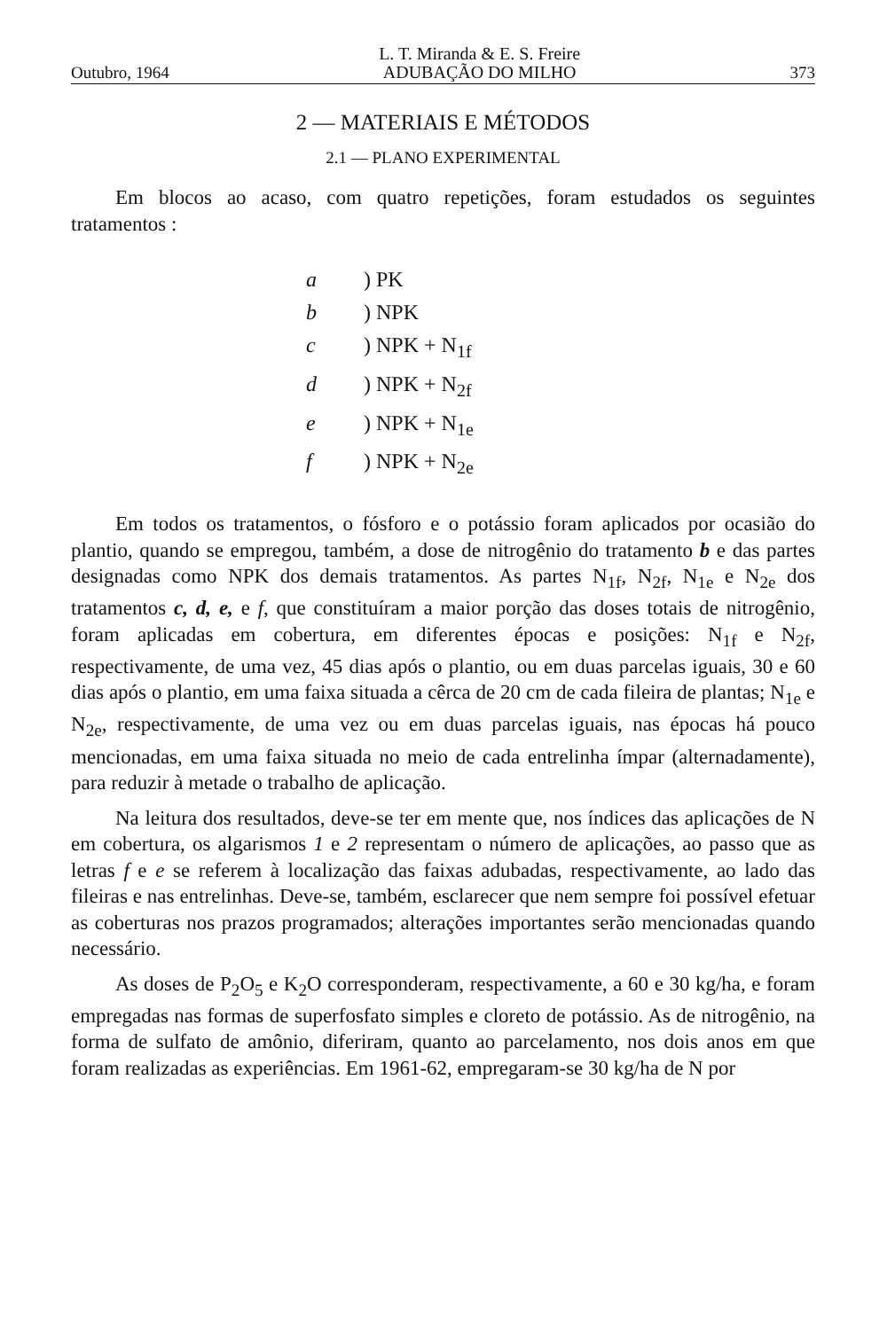Outubro, 1964 L. T. Miranda & E. S. Freire
ADUBAÇÃO DO MILHO 373
2 — MATERIAIS E MÉTODOS
2.1 — PLANO EXPERIMENTAL
Em blocos ao acaso, com quatro repetições, foram estudados os seguintes tratamentos :
a) PK
b) NPK
c) NPK + N<sub>1f</sub>
d) NPK + N<sub>2f</sub>
e) NPK + N<sub>1e</sub>
f) NPK + N<sub>2e</sub>
Em todos os tratamentos, o fósforo e o potássio foram aplicados por ocasião do plantio, quando se empregou, também, a dose de nitrogênio do tratamento b e das partes designadas como NPK dos demais tratamentos. As partes N<sub>1f</sub>, N<sub>2f</sub>, N<sub>1e</sub> e N<sub>2e</sub> dos tratamentos c, d, e, e f, que constituíram a maior porção das doses totais de nitrogênio, foram aplicadas em cobertura, em diferentes épocas e posições: N<sub>1f</sub> e N<sub>2f</sub>, respectivamente, de uma vez, 45 dias após o plantio, ou em duas parcelas iguais, 30 e 60 dias após o plantio, em uma faixa situada a cêrca de 20 cm de cada fileira de plantas; N<sub>1e</sub> e N<sub>2e</sub>, respectivamente, de uma vez ou em duas parcelas iguais, nas épocas há pouco mencionadas, em uma faixa situada no meio de cada entrelinha ímpar (alternadamente), para reduzir à metade o trabalho de aplicação.
Na leitura dos resultados, deve-se ter em mente que, nos índices das aplicações de N em cobertura, os algarismos 1 e 2 representam o número de aplicações, ao passo que as letras f e e se referem à localização das faixas adubadas, respectivamente, ao lado das fileiras e nas entrelinhas. Deve-se, também, esclarecer que nem sempre foi possível efetuar as coberturas nos prazos programados; alterações importantes serão mencionadas quando necessário.
As doses de P<sub>2</sub>O<sub>5</sub> e K<sub>2</sub>O corresponderam, respectivamente, a 60 e 30 kg/ha, e foram empregadas nas formas de superfosfato simples e cloreto de potássio. As de nitrogênio, na forma de sulfato de amônio, diferiram, quanto ao parcelamento, nos dois anos em que foram realizadas as experiências. Em 1961-62, empregaram-se 30 kg/ha de N por